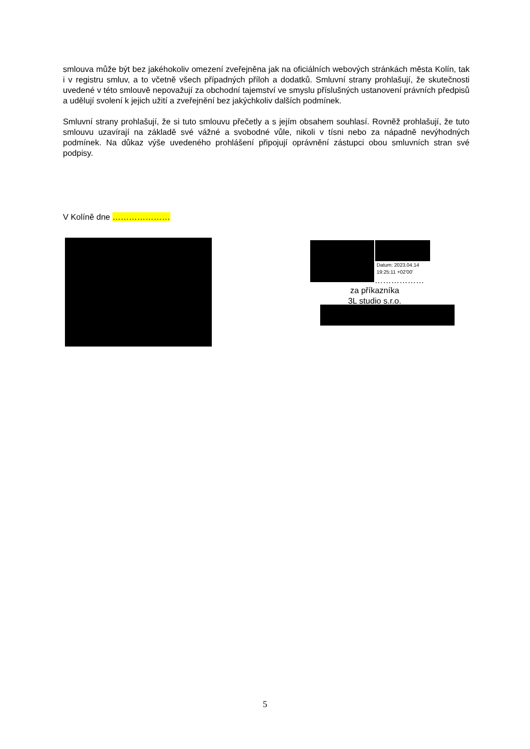smlouva může být bez jakéhokoliv omezení zveřejněna jak na oficiálních webových stránkách města Kolín, tak i v registru smluv, a to včetně všech případných příloh a dodatků. Smluvní strany prohlašují, že skutečnosti uvedené v této smlouvě nepovažují za obchodní tajemství ve smyslu příslušných ustanovení právních předpisů a udělují svolení k jejich užití a zveřejnění bez jakýchkoliv dalších podmínek.
Smluvní strany prohlašují, že si tuto smlouvu přečetly a s jejím obsahem souhlasí. Rovněž prohlašují, že tuto smlouvu uzavírají na základě své vážné a svobodné vůle, nikoli v tísni nebo za nápadně nevýhodných podmínek. Na důkaz výše uvedeného prohlášení připojují oprávnění zástupci obou smluvních stran své podpisy.
V Kolíně dne …………………
Datum: 2023.04.14
19:25:11 +02'00'
………………
za příkazníka
3L studio s.r.o.
5